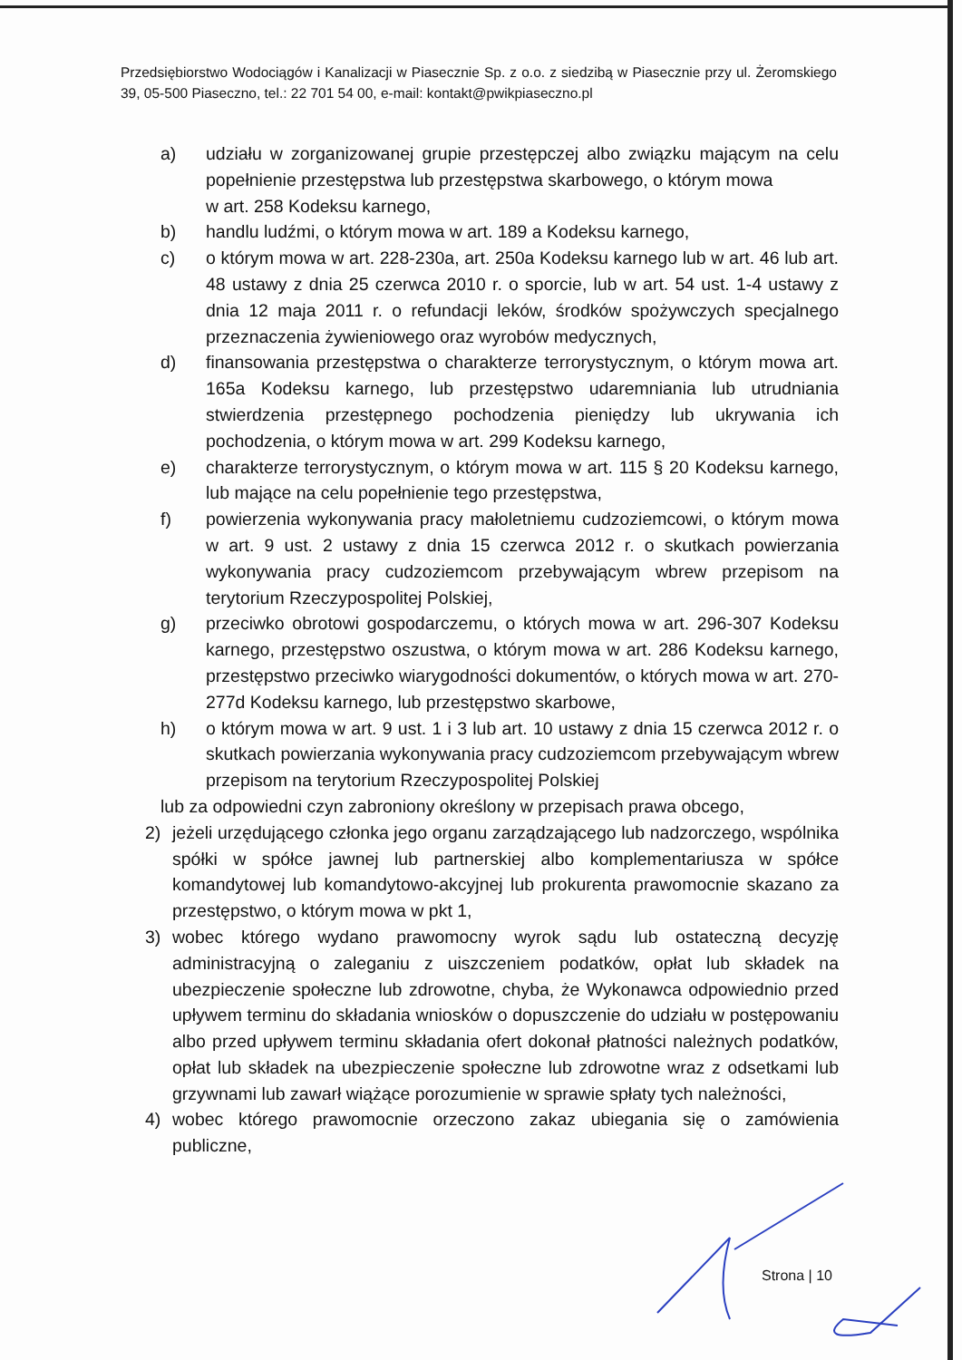Przedsiębiorstwo Wodociągów i Kanalizacji w Piasecznie Sp. z o.o. z siedzibą w Piasecznie przy ul. Żeromskiego 39, 05-500 Piaseczno, tel.: 22 701 54 00, e-mail: kontakt@pwikpiaseczno.pl
a) udziału w zorganizowanej grupie przestępczej albo związku mającym na celu popełnienie przestępstwa lub przestępstwa skarbowego, o którym mowa
w art. 258 Kodeksu karnego,
b) handlu ludźmi, o którym mowa w art. 189 a Kodeksu karnego,
c) o którym mowa w art. 228-230a, art. 250a Kodeksu karnego lub w art. 46 lub art. 48 ustawy z dnia 25 czerwca 2010 r. o sporcie, lub w art. 54 ust. 1-4 ustawy z dnia 12 maja 2011 r. o refundacji leków, środków spożywczych specjalnego przeznaczenia żywieniowego oraz wyrobów medycznych,
d) finansowania przestępstwa o charakterze terrorystycznym, o którym mowa art. 165a Kodeksu karnego, lub przestępstwo udaremniania lub utrudniania stwierdzenia przestępnego pochodzenia pieniędzy lub ukrywania ich pochodzenia, o którym mowa w art. 299 Kodeksu karnego,
e) charakterze terrorystycznym, o którym mowa w art. 115 § 20 Kodeksu karnego, lub mające na celu popełnienie tego przestępstwa,
f) powierzenia wykonywania pracy małoletniemu cudzoziemcowi, o którym mowa w art. 9 ust. 2 ustawy z dnia 15 czerwca 2012 r. o skutkach powierzania wykonywania pracy cudzoziemcom przebywającym wbrew przepisom na terytorium Rzeczypospolitej Polskiej,
g) przeciwko obrotowi gospodarczemu, o których mowa w art. 296-307 Kodeksu karnego, przestępstwo oszustwa, o którym mowa w art. 286 Kodeksu karnego, przestępstwo przeciwko wiarygodności dokumentów, o których mowa w art. 270-277d Kodeksu karnego, lub przestępstwo skarbowe,
h) o którym mowa w art. 9 ust. 1 i 3 lub art. 10 ustawy z dnia 15 czerwca 2012 r. o skutkach powierzania wykonywania pracy cudzoziemcom przebywającym wbrew przepisom na terytorium Rzeczypospolitej Polskiej
lub za odpowiedni czyn zabroniony określony w przepisach prawa obcego,
2) jeżeli urzędującego członka jego organu zarządzającego lub nadzorczego, wspólnika spółki w spółce jawnej lub partnerskiej albo komplementariusza w spółce komandytowej lub komandytowo-akcyjnej lub prokurenta prawomocnie skazano za przestępstwo, o którym mowa w pkt 1,
3) wobec którego wydano prawomocny wyrok sądu lub ostateczną decyzję administracyjną o zaleganiu z uiszczeniem podatków, opłat lub składek na ubezpieczenie społeczne lub zdrowotne, chyba, że Wykonawca odpowiednio przed upływem terminu do składania wniosków o dopuszczenie do udziału w postępowaniu albo przed upływem terminu składania ofert dokonał płatności należnych podatków, opłat lub składek na ubezpieczenie społeczne lub zdrowotne wraz z odsetkami lub grzywnami lub zawarł wiążące porozumienie w sprawie spłaty tych należności,
4) wobec którego prawomocnie orzeczono zakaz ubiegania się o zamówienia publiczne,
Strona | 10